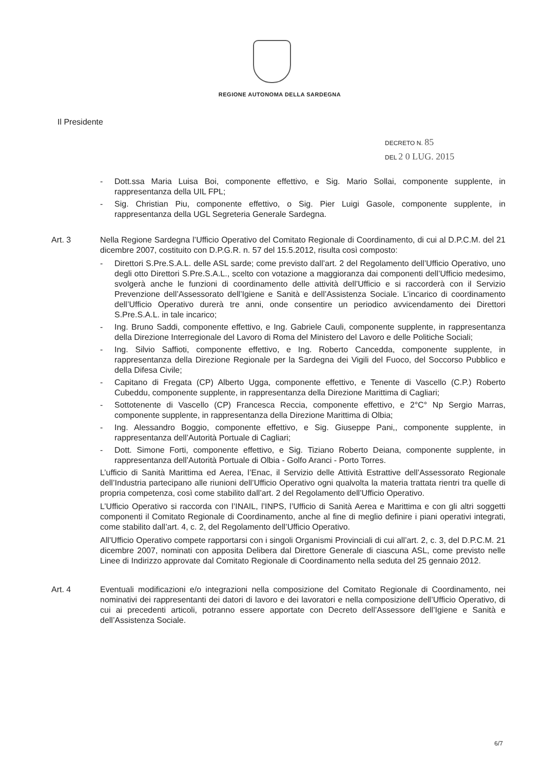REGIONE AUTONOMA DELLA SARDEGNA
Il Presidente
DECRETO N. 85
DEL 2 0 LUG. 2015
- Dott.ssa Maria Luisa Boi, componente effettivo, e Sig. Mario Sollai, componente supplente, in rappresentanza della UIL FPL;
- Sig. Christian Piu, componente effettivo, o Sig. Pier Luigi Gasole, componente supplente, in rappresentanza della UGL Segreteria Generale Sardegna.
Art. 3 Nella Regione Sardegna l’Ufficio Operativo del Comitato Regionale di Coordinamento, di cui al D.P.C.M. del 21 dicembre 2007, costituito con D.P.G.R. n. 57 del 15.5.2012, risulta così composto:
- Direttori S.Pre.S.A.L. delle ASL sarde; come previsto dall’art. 2 del Regolamento dell’Ufficio Operativo, uno degli otto Direttori S.Pre.S.A.L., scelto con votazione a maggioranza dai componenti dell’Ufficio medesimo, svolgerà anche le funzioni di coordinamento delle attività dell’Ufficio e si raccorderà con il Servizio Prevenzione dell’Assessorato dell’Igiene e Sanità e dell’Assistenza Sociale. L’incarico di coordinamento dell’Ufficio Operativo durerà tre anni, onde consentire un periodico avvicendamento dei Direttori S.Pre.S.A.L. in tale incarico;
- Ing. Bruno Saddi, componente effettivo, e Ing. Gabriele Cauli, componente supplente, in rappresentanza della Direzione Interregionale del Lavoro di Roma del Ministero del Lavoro e delle Politiche Sociali;
- Ing. Silvio Saffioti, componente effettivo, e Ing. Roberto Cancedda, componente supplente, in rappresentanza della Direzione Regionale per la Sardegna dei Vigili del Fuoco, del Soccorso Pubblico e della Difesa Civile;
- Capitano di Fregata (CP) Alberto Ugga, componente effettivo, e Tenente di Vascello (C.P.) Roberto Cubeddu, componente supplente, in rappresentanza della Direzione Marittima di Cagliari;
- Sottotenente di Vascello (CP) Francesca Reccia, componente effettivo, e 2°C° Np Sergio Marras, componente supplente, in rappresentanza della Direzione Marittima di Olbia;
- Ing. Alessandro Boggio, componente effettivo, e Sig. Giuseppe Pani,, componente supplente, in rappresentanza dell’Autorità Portuale di Cagliari;
- Dott. Simone Forti, componente effettivo, e Sig. Tiziano Roberto Deiana, componente supplente, in rappresentanza dell’Autorità Portuale di Olbia - Golfo Aranci - Porto Torres.
L’ufficio di Sanità Marittima ed Aerea, l’Enac, il Servizio delle Attività Estrattive dell’Assessorato Regionale dell’Industria partecipano alle riunioni dell’Ufficio Operativo ogni qualvolta la materia trattata rientri tra quelle di propria competenza, così come stabilito dall’art. 2 del Regolamento dell’Ufficio Operativo.
L’Ufficio Operativo si raccorda con l’INAIL, l’INPS, l’Ufficio di Sanità Aerea e Marittima e con gli altri soggetti componenti il Comitato Regionale di Coordinamento, anche al fine di meglio definire i piani operativi integrati, come stabilito dall’art. 4, c. 2, del Regolamento dell’Ufficio Operativo.
All’Ufficio Operativo compete rapportarsi con i singoli Organismi Provinciali di cui all’art. 2, c. 3, del D.P.C.M. 21 dicembre 2007, nominati con apposita Delibera dal Direttore Generale di ciascuna ASL, come previsto nelle Linee di Indirizzo approvate dal Comitato Regionale di Coordinamento nella seduta del 25 gennaio 2012.
Art. 4 Eventuali modificazioni e/o integrazioni nella composizione del Comitato Regionale di Coordinamento, nei nominativi dei rappresentanti dei datori di lavoro e dei lavoratori e nella composizione dell’Ufficio Operativo, di cui ai precedenti articoli, potranno essere apportate con Decreto dell’Assessore dell’Igiene e Sanità e dell’Assistenza Sociale.
6/7